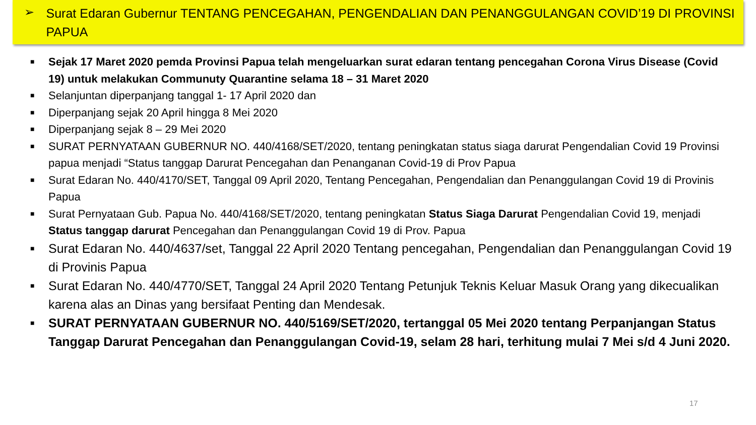➢
Surat Edaran Gubernur TENTANG PENCEGAHAN, PENGENDALIAN DAN PENANGGULANGAN COVID’19 DI PROVINSI PAPUA
■ Sejak 17 Maret 2020 pemda Provinsi Papua telah mengeluarkan surat edaran tentang pencegahan Corona Virus Disease (Covid 19) untuk melakukan Communuty Quarantine selama 18 – 31 Maret 2020
■ Selanjuntan diperpanjang tanggal 1- 17 April 2020 dan
■ Diperpanjang sejak 20 April hingga 8 Mei 2020
■ Diperpanjang sejak 8 – 29 Mei 2020
■ SURAT PERNYATAAN GUBERNUR NO. 440/4168/SET/2020, tentang peningkatan status siaga darurat Pengendalian Covid 19 Provinsi papua menjadi “Status tanggap Darurat Pencegahan dan Penanganan Covid-19 di Prov Papua
■ Surat Edaran No. 440/4170/SET, Tanggal 09 April 2020, Tentang Pencegahan, Pengendalian dan Penanggulangan Covid 19 di Provinis Papua
■ Surat Pernyataan Gub. Papua No. 440/4168/SET/2020, tentang peningkatan Status Siaga Darurat Pengendalian Covid 19, menjadi Status tanggap darurat Pencegahan dan Penanggulangan Covid 19 di Prov. Papua
■ Surat Edaran No. 440/4637/set, Tanggal 22 April 2020 Tentang pencegahan, Pengendalian dan Penanggulangan Covid 19 di Provinis Papua
■ Surat Edaran No. 440/4770/SET, Tanggal 24 April 2020 Tentang Petunjuk Teknis Keluar Masuk Orang yang dikecualikan karena alas an Dinas yang bersifaat Penting dan Mendesak.
■ SURAT PERNYATAAN GUBERNUR NO. 440/5169/SET/2020, tertanggal 05 Mei 2020 tentang Perpanjangan Status Tanggap Darurat Pencegahan dan Penanggulangan Covid-19, selam 28 hari, terhitung mulai 7 Mei s/d 4 Juni 2020.
17